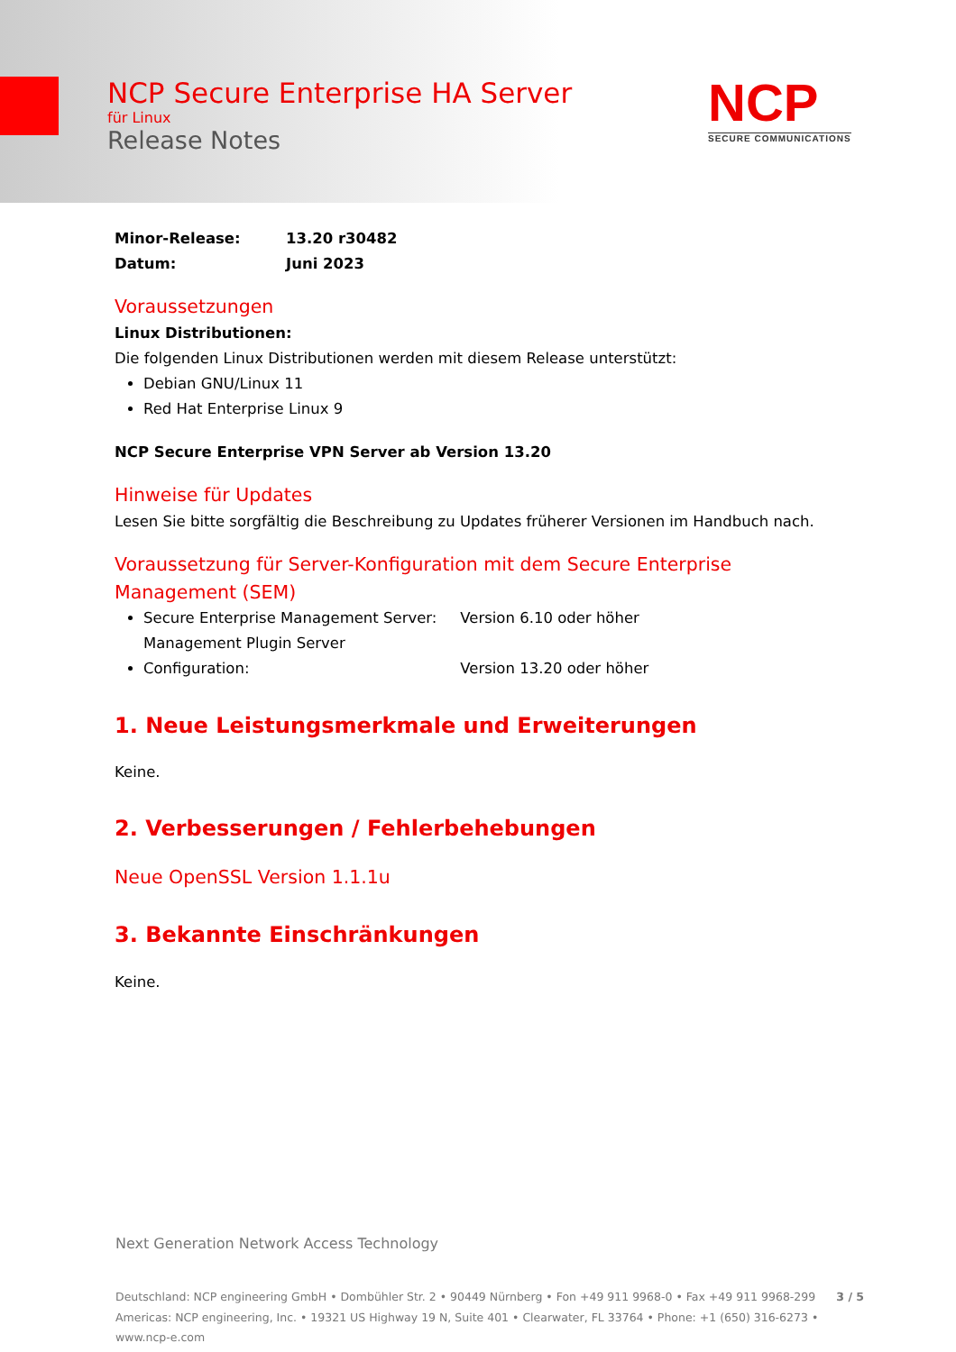NCP Secure Enterprise HA Server
für Linux
Release Notes
NCP
SECURE COMMUNICATIONS
Minor-Release: 13.20 r30482
Datum: Juni 2023
Voraussetzungen
Linux Distributionen:
Die folgenden Linux Distributionen werden mit diesem Release unterstützt:
Debian GNU/Linux 11
Red Hat Enterprise Linux 9
NCP Secure Enterprise VPN Server ab Version 13.20
Hinweise für Updates
Lesen Sie bitte sorgfältig die Beschreibung zu Updates früherer Versionen im Handbuch nach.
Voraussetzung für Server-Konfiguration mit dem Secure Enterprise Management (SEM)
Secure Enterprise Management Server: Version 6.10 oder höher
Management Plugin Server Configuration: Version 13.20 oder höher
1. Neue Leistungsmerkmale und Erweiterungen
Keine.
2. Verbesserungen / Fehlerbehebungen
Neue OpenSSL Version 1.1.1u
3. Bekannte Einschränkungen
Keine.
Next Generation Network Access Technology
Deutschland: NCP engineering GmbH • Dombühler Str. 2 • 90449 Nürnberg • Fon +49 911 9968-0 • Fax +49 911 9968-299 3 / 5
Americas: NCP engineering, Inc. • 19321 US Highway 19 N, Suite 401 • Clearwater, FL 33764 • Phone: +1 (650) 316-6273 • www.ncp-e.com